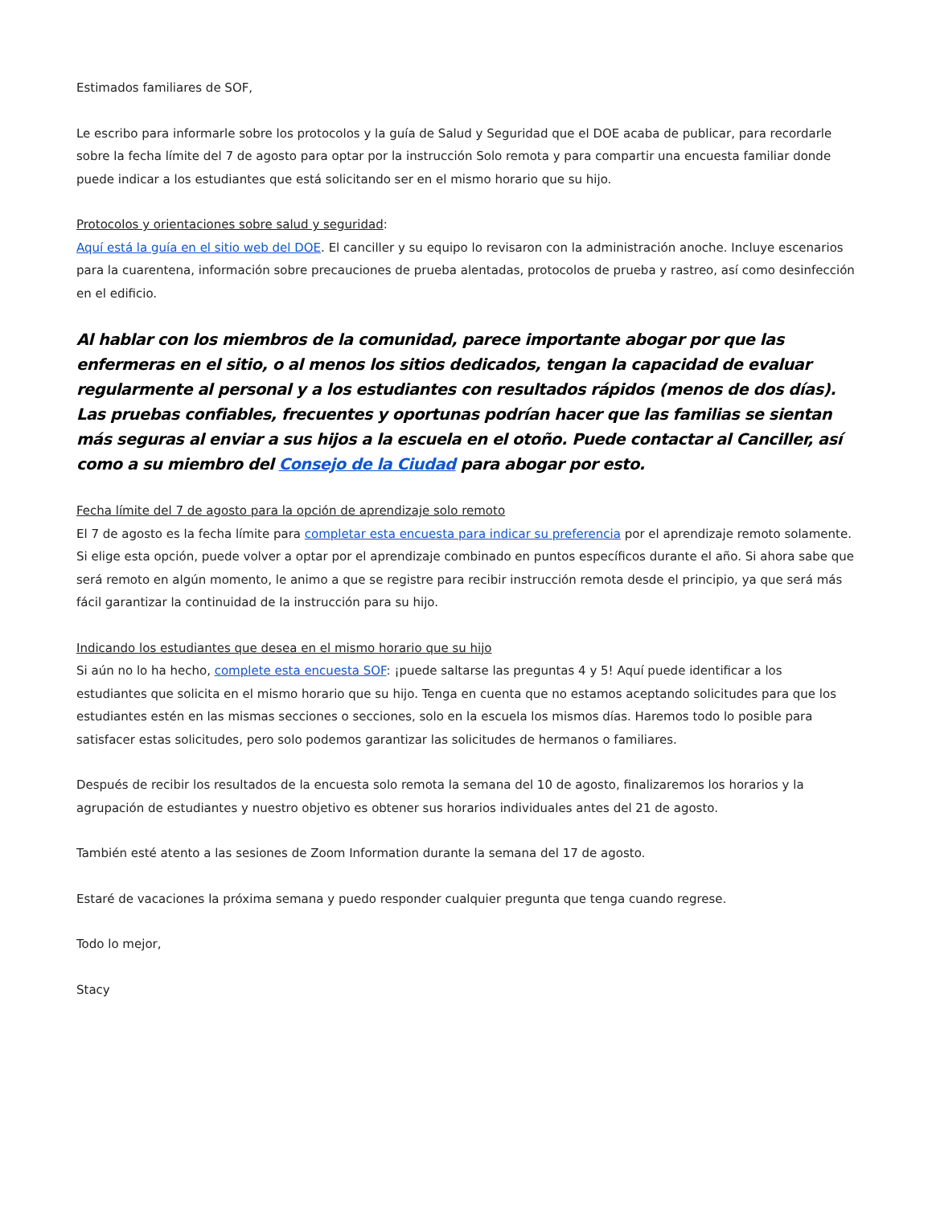Estimados familiares de SOF,
Le escribo para informarle sobre los protocolos y la guía de Salud y Seguridad que el DOE acaba de publicar, para recordarle sobre la fecha límite del 7 de agosto para optar por la instrucción Solo remota y para compartir una encuesta familiar donde puede indicar a los estudiantes que está solicitando ser en el mismo horario que su hijo.
Protocolos y orientaciones sobre salud y seguridad:
Aquí está la guía en el sitio web del DOE. El canciller y su equipo lo revisaron con la administración anoche. Incluye escenarios para la cuarentena, información sobre precauciones de prueba alentadas, protocolos de prueba y rastreo, así como desinfección en el edificio.
Al hablar con los miembros de la comunidad, parece importante abogar por que las enfermeras en el sitio, o al menos los sitios dedicados, tengan la capacidad de evaluar regularmente al personal y a los estudiantes con resultados rápidos (menos de dos días). Las pruebas confiables, frecuentes y oportunas podrían hacer que las familias se sientan más seguras al enviar a sus hijos a la escuela en el otoño. Puede contactar al Canciller, así como a su miembro del Consejo de la Ciudad para abogar por esto.
Fecha límite del 7 de agosto para la opción de aprendizaje solo remoto
El 7 de agosto es la fecha límite para completar esta encuesta para indicar su preferencia por el aprendizaje remoto solamente. Si elige esta opción, puede volver a optar por el aprendizaje combinado en puntos específicos durante el año. Si ahora sabe que será remoto en algún momento, le animo a que se registre para recibir instrucción remota desde el principio, ya que será más fácil garantizar la continuidad de la instrucción para su hijo.
Indicando los estudiantes que desea en el mismo horario que su hijo
Si aún no lo ha hecho, complete esta encuesta SOF: ¡puede saltarse las preguntas 4 y 5! Aquí puede identificar a los estudiantes que solicita en el mismo horario que su hijo. Tenga en cuenta que no estamos aceptando solicitudes para que los estudiantes estén en las mismas secciones o secciones, solo en la escuela los mismos días. Haremos todo lo posible para satisfacer estas solicitudes, pero solo podemos garantizar las solicitudes de hermanos o familiares.
Después de recibir los resultados de la encuesta solo remota la semana del 10 de agosto, finalizaremos los horarios y la agrupación de estudiantes y nuestro objetivo es obtener sus horarios individuales antes del 21 de agosto.
También esté atento a las sesiones de Zoom Information durante la semana del 17 de agosto.
Estaré de vacaciones la próxima semana y puedo responder cualquier pregunta que tenga cuando regrese.
Todo lo mejor,
Stacy